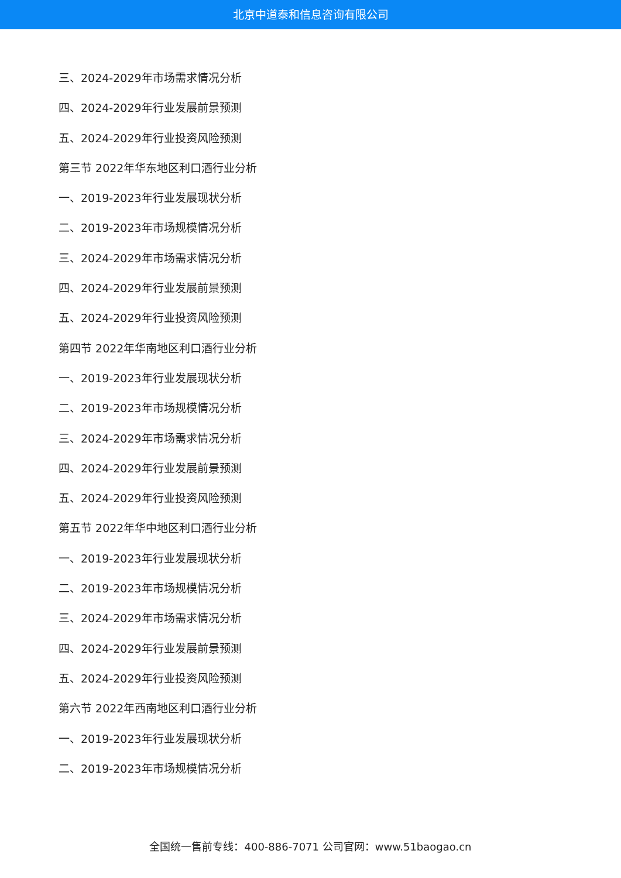北京中道泰和信息咨询有限公司
三、2024-2029年市场需求情况分析
四、2024-2029年行业发展前景预测
五、2024-2029年行业投资风险预测
第三节 2022年华东地区利口酒行业分析
一、2019-2023年行业发展现状分析
二、2019-2023年市场规模情况分析
三、2024-2029年市场需求情况分析
四、2024-2029年行业发展前景预测
五、2024-2029年行业投资风险预测
第四节 2022年华南地区利口酒行业分析
一、2019-2023年行业发展现状分析
二、2019-2023年市场规模情况分析
三、2024-2029年市场需求情况分析
四、2024-2029年行业发展前景预测
五、2024-2029年行业投资风险预测
第五节 2022年华中地区利口酒行业分析
一、2019-2023年行业发展现状分析
二、2019-2023年市场规模情况分析
三、2024-2029年市场需求情况分析
四、2024-2029年行业发展前景预测
五、2024-2029年行业投资风险预测
第六节 2022年西南地区利口酒行业分析
一、2019-2023年行业发展现状分析
二、2019-2023年市场规模情况分析
全国统一售前专线：400-886-7071 公司官网：www.51baogao.cn